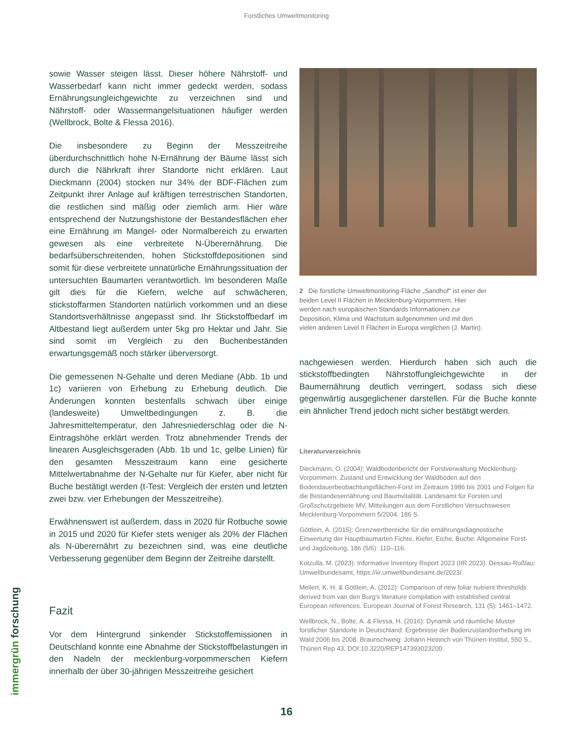Forstliches Umweltmonitoring
sowie Wasser steigen lässt. Dieser höhere Nährstoff- und Wasserbedarf kann nicht immer gedeckt werden, sodass Ernährungsungleichgewichte zu verzeichnen sind und Nährstoff- oder Wassermangelsituationen häufiger werden (Wellbrock, Bolte & Flessa 2016).
Die insbesondere zu Beginn der Messzeitreihe überdurchschnittlich hohe N-Ernährung der Bäume lässt sich durch die Nährkraft ihrer Standorte nicht erklären. Laut Dieckmann (2004) stocken nur 34% der BDF-Flächen zum Zeitpunkt ihrer Anlage auf kräftigen terrestrischen Standorten, die restlichen sind mäßig oder ziemlich arm. Hier wäre entsprechend der Nutzungshistorie der Bestandesflächen eher eine Ernährung im Mangel- oder Normalbereich zu erwarten gewesen als eine verbreitete N-Überernährung. Die bedarfsüberschreitenden, hohen Stickstoffdepositionen sind somit für diese verbreitete unnatürliche Ernährungssituation der untersuchten Baumarten verantwortlich. Im besonderen Maße gilt dies für die Kiefern, welche auf schwächeren, stickstoffarmen Standorten natürlich vorkommen und an diese Standortsverhältnisse angepasst sind. Ihr Stickstoffbedarf im Altbestand liegt außerdem unter 5kg pro Hektar und Jahr. Sie sind somit im Vergleich zu den Buchenbeständen erwartungsgemäß noch stärker überversorgt.
Die gemessenen N-Gehalte und deren Mediane (Abb. 1b und 1c) variieren von Erhebung zu Erhebung deutlich. Die Änderungen konnten bestenfalls schwach über einige (landesweite) Umweltbedingungen z. B. die Jahresmitteltemperatur, den Jahresniederschlag oder die N-Eintragshöhe erklärt werden. Trotz abnehmender Trends der linearen Ausgleichsgeraden (Abb. 1b und 1c, gelbe Linien) für den gesamten Messzeitraum kann eine gesicherte Mittelwertabnahme der N-Gehalte nur für Kiefer, aber nicht für Buche bestätigt werden (t-Test: Vergleich der ersten und letzten zwei bzw. vier Erhebungen der Messzeitreihe).
Erwähnenswert ist außerdem, dass in 2020 für Rotbuche sowie in 2015 und 2020 für Kiefer stets weniger als 20% der Flächen als N-überernährt zu bezeichnen sind, was eine deutliche Verbesserung gegenüber dem Beginn der Zeitreihe darstellt.
Fazit
Vor dem Hintergrund sinkender Stickstoffemissionen in Deutschland konnte eine Abnahme der Stickstoffbelastungen in den Nadeln der mecklenburg-vorpommerschen Kiefern innerhalb der über 30-jährigen Messzeitreihe gesichert
2 Die forstliche Umweltmonitoring-Fläche „Sandhof" ist einer der beiden Level II Flächen in Mecklenburg-Vorpommern. Hier werden nach europäischen Standards Informationen zur Deposition, Klima und Wachstum aufgenommen und mit den vielen anderen Level II Flächen in Europa verglichen (J. Martin).
nachgewiesen werden. Hierdurch haben sich auch die stickstoffbedingten Nährstoffungleichgewichte in der Baumernährung deutlich verringert, sodass sich diese gegenwärtig ausgeglichener darstellen. Für die Buche konnte ein ähnlicher Trend jedoch nicht sicher bestätigt werden.
Literaturverzeichnis
Dieckmann, O. (2004): Waldbodenbericht der Forstverwaltung Mecklenburg-Vorpommern. Zustand und Entwicklung der Waldböden auf den Bodendauerbeobachtungsflächen-Forst im Zeitraum 1986 bis 2001 und Folgen für die Bestandesernährung und Baumvitalität. Landesamt für Forsten und Großschutzgebiete MV, Mitteilungen aus dem Forstlichen Versuchswesen Mecklenburg-Vorpommern 5/2004. 186 S.
Göttlein, A. (2015): Grenzwertbereiche für die ernährungsdiagnostische Einwertung der Hauptbaumarten Fichte, Kiefer, Eiche, Buche. Allgemeine Forst- und Jagdzeitung, 186 (5/6): 110–116.
Kotzulla, M. (2023): Informative Inventory Report 2023 (IIR 2023). Dessau-Roßlau: Umweltbundesamt, https://iir.umweltbundesamt.de/2023/.
Mellert, K. H. & Göttlein, A. (2012): Comparison of new foliar nutrient thresholds derived from van den Burg's literature compilation with established central European references. European Journal of Forest Research, 131 (5): 1461–1472.
Wellbrock, N., Bolte, A. & Flessa, H. (2016): Dynamik und räumliche Muster forstlicher Standorte in Deutschland: Ergebnisse der Bodenzustandserhebung im Wald 2006 bis 2008. Braunschweig: Johann Heinrich von Thünen-Institut, 550 S., Thünen Rep 43, DOI:10.3220/REP147393023200.
immergrün forschung
16